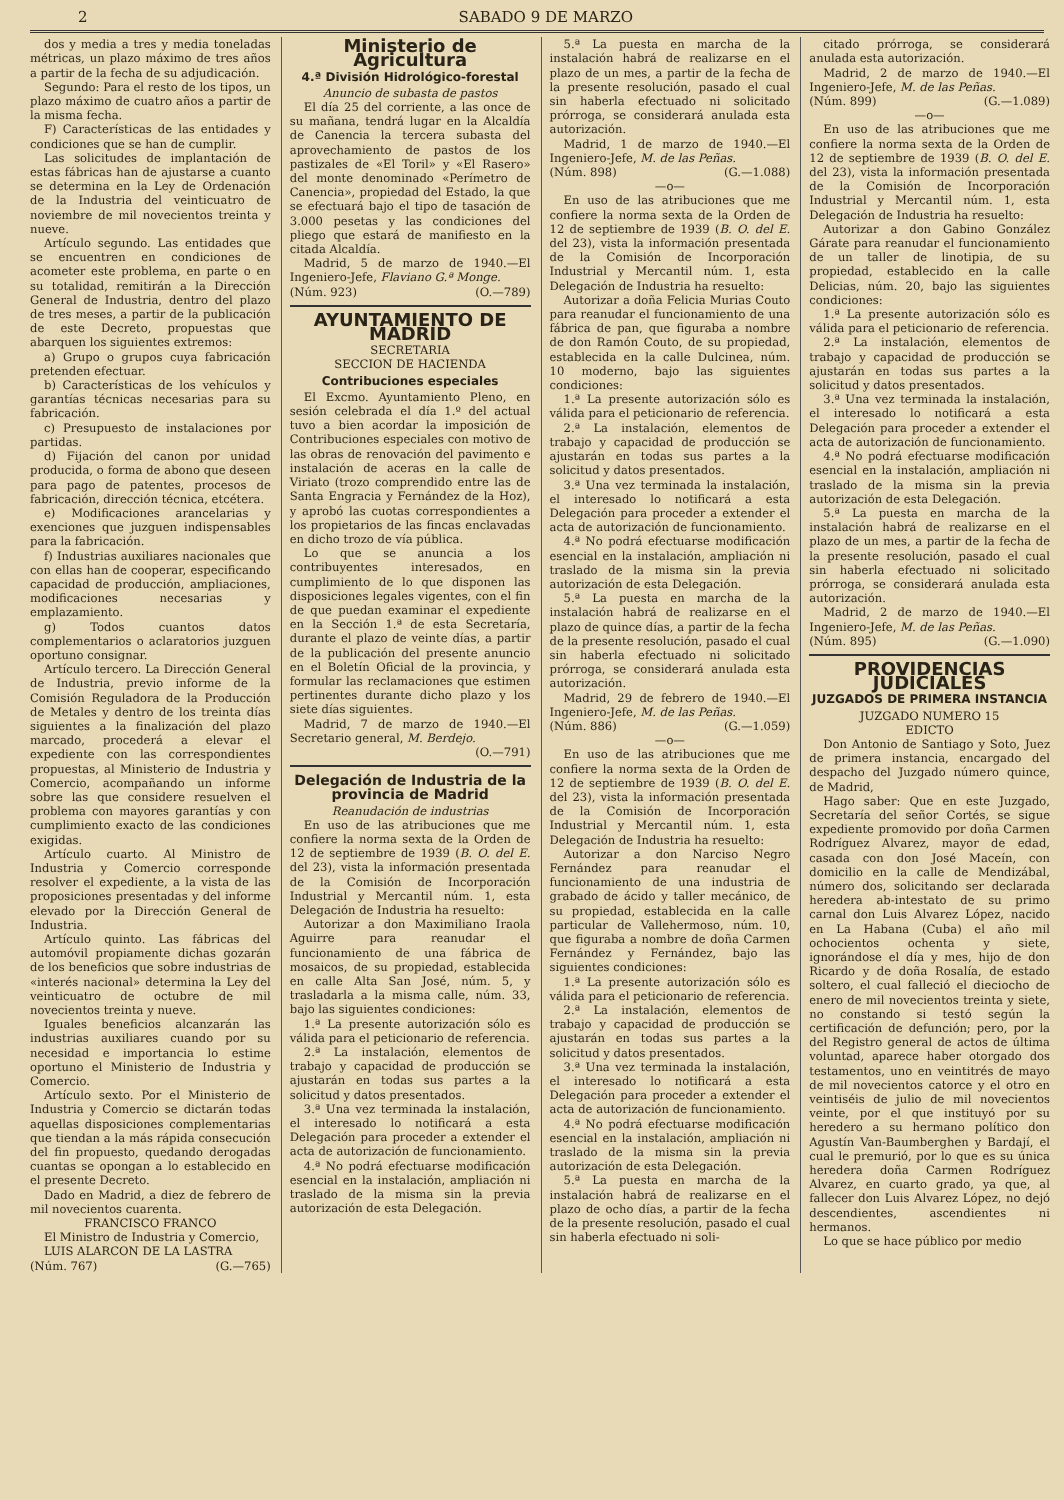2 SABADO 9 DE MARZO
dos y media a tres y media toneladas métricas, un plazo máximo de tres años a partir de la fecha de su adjudicación.
Segundo: Para el resto de los tipos, un plazo máximo de cuatro años a partir de la misma fecha.
F) Características de las entidades y condiciones que se han de cumplir.
Las solicitudes de implantación de estas fábricas han de ajustarse a cuanto se determina en la Ley de Ordenación de la Industria del veinticuatro de noviembre de mil novecientos treinta y nueve.
Artículo segundo. Las entidades que se encuentren en condiciones de acometer este problema, en parte o en su totalidad, remitirán a la Dirección General de Industria, dentro del plazo de tres meses, a partir de la publicación de este Decreto, propuestas que abarquen los siguientes extremos:
a) Grupo o grupos cuya fabricación pretenden efectuar.
b) Características de los vehículos y garantías técnicas necesarias para su fabricación.
c) Presupuesto de instalaciones por partidas.
d) Fijación del canon por unidad producida, o forma de abono que deseen para pago de patentes, procesos de fabricación, dirección técnica, etcétera.
e) Modificaciones arancelarias y exenciones que juzguen indispensables para la fabricación.
f) Industrias auxiliares nacionales que con ellas han de cooperar, especificando capacidad de producción, ampliaciones, modificaciones necesarias y emplazamiento.
g) Todos cuantos datos complementarios o aclaratorios juzguen oportuno consignar.
Artículo tercero. La Dirección General de Industria, previo informe de la Comisión Reguladora de la Producción de Metales y dentro de los treinta días siguientes a la finalización del plazo marcado, procederá a elevar el expediente con las correspondientes propuestas, al Ministerio de Industria y Comercio, acompañando un informe sobre las que considere resuelven el problema con mayores garantías y con cumplimiento exacto de las condiciones exigidas.
Artículo cuarto. Al Ministro de Industria y Comercio corresponde resolver el expediente, a la vista de las proposiciones presentadas y del informe elevado por la Dirección General de Industria.
Artículo quinto. Las fábricas del automóvil propiamente dichas gozarán de los beneficios que sobre industrias de «interés nacional» determina la Ley del veinticuatro de octubre de mil novecientos treinta y nueve.
Iguales beneficios alcanzarán las industrias auxiliares cuando por su necesidad e importancia lo estime oportuno el Ministerio de Industria y Comercio.
Artículo sexto. Por el Ministerio de Industria y Comercio se dictarán todas aquellas disposiciones complementarias que tiendan a la más rápida consecución del fin propuesto, quedando derogadas cuantas se opongan a lo establecido en el presente Decreto.
Dado en Madrid, a diez de febrero de mil novecientos cuarenta.
FRANCISCO FRANCO
El Ministro de Industria y Comercio,
LUIS ALARCON DE LA LASTRA
(Núm. 767) (G.—765)
Ministerio de Agricultura
4.ª División Hidrológico-forestal
Anuncio de subasta de pastos
El día 25 del corriente, a las once de su mañana, tendrá lugar en la Alcaldía de Canencia la tercera subasta del aprovechamiento de pastos de los pastizales de «El Toril» y «El Rasero» del monte denominado «Perímetro de Canencia», propiedad del Estado, la que se efectuará bajo el tipo de tasación de 3.000 pesetas y las condiciones del pliego que estará de manifiesto en la citada Alcaldía.
Madrid, 5 de marzo de 1940.—El Ingeniero-Jefe, Flaviano G.ª Monge.
(Núm. 923) (O.—789)
AYUNTAMIENTO DE MADRID
SECRETARIA
SECCION DE HACIENDA
Contribuciones especiales
El Excmo. Ayuntamiento Pleno, en sesión celebrada el día 1.º del actual tuvo a bien acordar la imposición de Contribuciones especiales con motivo de las obras de renovación del pavimento e instalación de aceras en la calle de Viriato (trozo comprendido entre las de Santa Engracia y Fernández de la Hoz), y aprobó las cuotas correspondientes a los propietarios de las fincas enclavadas en dicho trozo de vía pública.
Lo que se anuncia a los contribuyentes interesados, en cumplimiento de lo que disponen las disposiciones legales vigentes, con el fin de que puedan examinar el expediente en la Sección 1.ª de esta Secretaría, durante el plazo de veinte días, a partir de la publicación del presente anuncio en el Boletín Oficial de la provincia, y formular las reclamaciones que estimen pertinentes durante dicho plazo y los siete días siguientes.
Madrid, 7 de marzo de 1940.—El Secretario general, M. Berdejo.
(O.—791)
Delegación de Industria de la provincia de Madrid
Reanudación de industrias
En uso de las atribuciones que me confiere la norma sexta de la Orden de 12 de septiembre de 1939 (B. O. del E. del 23), vista la información presentada de la Comisión de Incorporación Industrial y Mercantil núm. 1, esta Delegación de Industria ha resuelto:
Autorizar a don Maximiliano Iraola Aguirre para reanudar el funcionamiento de una fábrica de mosaicos, de su propiedad, establecida en calle Alta San José, núm. 5, y trasladarla a la misma calle, núm. 33, bajo las siguientes condiciones:
1.ª La presente autorización sólo es válida para el peticionario de referencia.
2.ª La instalación, elementos de trabajo y capacidad de producción se ajustarán en todas sus partes a la solicitud y datos presentados.
3.ª Una vez terminada la instalación, el interesado lo notificará a esta Delegación para proceder a extender el acta de autorización de funcionamiento.
4.ª No podrá efectuarse modificación esencial en la instalación, ampliación ni traslado de la misma sin la previa autorización de esta Delegación.
5.ª La puesta en marcha de la instalación habrá de realizarse en el plazo de un mes, a partir de la fecha de la presente resolución, pasado el cual sin haberla efectuado ni solicitado prórroga, se considerará anulada esta autorización.
Madrid, 1 de marzo de 1940.—El Ingeniero-Jefe, M. de las Peñas.
(Núm. 898) (G.—1.088)
—o—
En uso de las atribuciones que me confiere la norma sexta de la Orden de 12 de septiembre de 1939 (B. O. del E. del 23), vista la información presentada de la Comisión de Incorporación Industrial y Mercantil núm. 1, esta Delegación de Industria ha resuelto:
Autorizar a doña Felicia Murias Couto para reanudar el funcionamiento de una fábrica de pan, que figuraba a nombre de don Ramón Couto, de su propiedad, establecida en la calle Dulcinea, núm. 10 moderno, bajo las siguientes condiciones:
1.ª La presente autorización sólo es válida para el peticionario de referencia.
2.ª La instalación, elementos de trabajo y capacidad de producción se ajustarán en todas sus partes a la solicitud y datos presentados.
3.ª Una vez terminada la instalación, el interesado lo notificará a esta Delegación para proceder a extender el acta de autorización de funcionamiento.
4.ª No podrá efectuarse modificación esencial en la instalación, ampliación ni traslado de la misma sin la previa autorización de esta Delegación.
5.ª La puesta en marcha de la instalación habrá de realizarse en el plazo de quince días, a partir de la fecha de la presente resolución, pasado el cual sin haberla efectuado ni solicitado prórroga, se considerará anulada esta autorización.
Madrid, 29 de febrero de 1940.—El Ingeniero-Jefe, M. de las Peñas.
(Núm. 886) (G.—1.059)
—o—
En uso de las atribuciones que me confiere la norma sexta de la Orden de 12 de septiembre de 1939 (B. O. del E. del 23), vista la información presentada de la Comisión de Incorporación Industrial y Mercantil núm. 1, esta Delegación de Industria ha resuelto:
Autorizar a don Narciso Negro Fernández para reanudar el funcionamiento de una industria de grabado de ácido y taller mecánico, de su propiedad, establecida en la calle particular de Vallehermoso, núm. 10, que figuraba a nombre de doña Carmen Fernández y Fernández, bajo las siguientes condiciones:
1.ª La presente autorización sólo es válida para el peticionario de referencia.
2.ª La instalación, elementos de trabajo y capacidad de producción se ajustarán en todas sus partes a la solicitud y datos presentados.
3.ª Una vez terminada la instalación, el interesado lo notificará a esta Delegación para proceder a extender el acta de autorización de funcionamiento.
4.ª No podrá efectuarse modificación esencial en la instalación, ampliación ni traslado de la misma sin la previa autorización de esta Delegación.
5.ª La puesta en marcha de la instalación habrá de realizarse en el plazo de ocho días, a partir de la fecha de la presente resolución, pasado el cual sin haberla efectuado ni soli-
citado prórroga, se considerará anulada esta autorización.
Madrid, 2 de marzo de 1940.—El Ingeniero-Jefe, M. de las Peñas.
(Núm. 899) (G.—1.089)
—o—
En uso de las atribuciones que me confiere la norma sexta de la Orden de 12 de septiembre de 1939 (B. O. del E. del 23), vista la información presentada de la Comisión de Incorporación Industrial y Mercantil núm. 1, esta Delegación de Industria ha resuelto:
Autorizar a don Gabino González Gárate para reanudar el funcionamiento de un taller de linotipia, de su propiedad, establecido en la calle Delicias, núm. 20, bajo las siguientes condiciones:
1.ª La presente autorización sólo es válida para el peticionario de referencia.
2.ª La instalación, elementos de trabajo y capacidad de producción se ajustarán en todas sus partes a la solicitud y datos presentados.
3.ª Una vez terminada la instalación, el interesado lo notificará a esta Delegación para proceder a extender el acta de autorización de funcionamiento.
4.ª No podrá efectuarse modificación esencial en la instalación, ampliación ni traslado de la misma sin la previa autorización de esta Delegación.
5.ª La puesta en marcha de la instalación habrá de realizarse en el plazo de un mes, a partir de la fecha de la presente resolución, pasado el cual sin haberla efectuado ni solicitado prórroga, se considerará anulada esta autorización.
Madrid, 2 de marzo de 1940.—El Ingeniero-Jefe, M. de las Peñas.
(Núm. 895) (G.—1.090)
PROVIDENCIAS JUDICIALES
JUZGADOS DE PRIMERA INSTANCIA
JUZGADO NUMERO 15
EDICTO
Don Antonio de Santiago y Soto, Juez de primera instancia, encargado del despacho del Juzgado número quince, de Madrid,
Hago saber: Que en este Juzgado, Secretaría del señor Cortés, se sigue expediente promovido por doña Carmen Rodríguez Alvarez, mayor de edad, casada con don José Maceín, con domicilio en la calle de Mendizábal, número dos, solicitando ser declarada heredera ab-intestato de su primo carnal don Luis Alvarez López, nacido en La Habana (Cuba) el año mil ochocientos ochenta y siete, ignorándose el día y mes, hijo de don Ricardo y de doña Rosalía, de estado soltero, el cual falleció el dieciocho de enero de mil novecientos treinta y siete, no constando si testó según la certificación de defunción; pero, por la del Registro general de actos de última voluntad, aparece haber otorgado dos testamentos, uno en veintitrés de mayo de mil novecientos catorce y el otro en veintiséis de julio de mil novecientos veinte, por el que instituyó por su heredero a su hermano político don Agustín Van-Baumberghen y Bardají, el cual le premurió, por lo que es su única heredera doña Carmen Rodríguez Alvarez, en cuarto grado, ya que, al fallecer don Luis Alvarez López, no dejó descendientes, ascendientes ni hermanos.
Lo que se hace público por medio